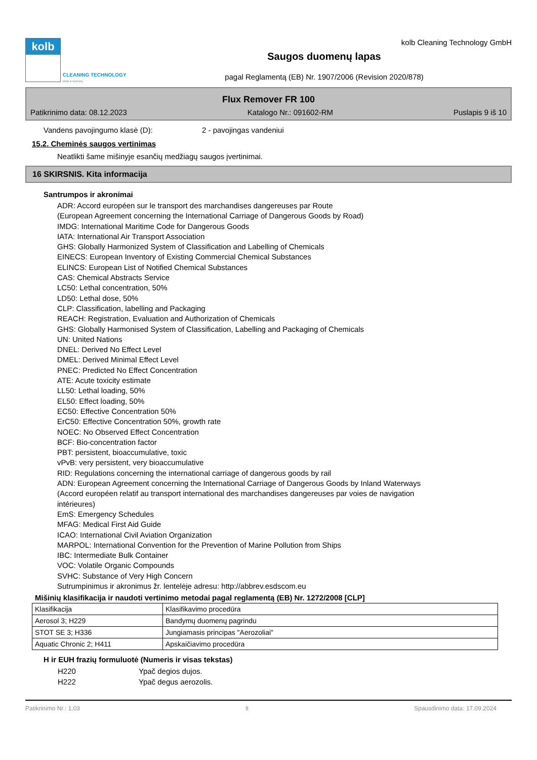kolb
CLEANING TECHNOLOGY
Made in Germany
kolb Cleaning Technology GmbH
Saugos duomenų lapas
pagal Reglamentą (EB) Nr. 1907/2006 (Revision 2020/878)
Flux Remover FR 100
Patikrinimo data: 08.12.2023 Katalogo Nr.: 091602-RM Puslapis 9 iš 10
Vandens pavojingumo klasė (D): 2 - pavojingas vandeniui
15.2. Cheminės saugos vertinimas
Neatlikti šame mišinyje esančių medžiagų saugos įvertinimai.
16 SKIRSNIS. Kita informacija
Santrumpos ir akronimai
ADR: Accord européen sur le transport des marchandises dangereuses par Route
(European Agreement concerning the International Carriage of Dangerous Goods by Road)
IMDG: International Maritime Code for Dangerous Goods
IATA: International Air Transport Association
GHS: Globally Harmonized System of Classification and Labelling of Chemicals
EINECS: European Inventory of Existing Commercial Chemical Substances
ELINCS: European List of Notified Chemical Substances
CAS: Chemical Abstracts Service
LC50: Lethal concentration, 50%
LD50: Lethal dose, 50%
CLP: Classification, labelling and Packaging
REACH: Registration, Evaluation and Authorization of Chemicals
GHS: Globally Harmonised System of Classification, Labelling and Packaging of Chemicals
UN: United Nations
DNEL: Derived No Effect Level
DMEL: Derived Minimal Effect Level
PNEC: Predicted No Effect Concentration
ATE: Acute toxicity estimate
LL50: Lethal loading, 50%
EL50: Effect loading, 50%
EC50: Effective Concentration 50%
ErC50: Effective Concentration 50%, growth rate
NOEC: No Observed Effect Concentration
BCF: Bio-concentration factor
PBT: persistent, bioaccumulative, toxic
vPvB: very persistent, very bioaccumulative
RID: Regulations concerning the international carriage of dangerous goods by rail
ADN: European Agreement concerning the International Carriage of Dangerous Goods by Inland Waterways
(Accord européen relatif au transport international des marchandises dangereuses par voies de navigation
intérieures)
EmS: Emergency Schedules
MFAG: Medical First Aid Guide
ICAO: International Civil Aviation Organization
MARPOL: International Convention for the Prevention of Marine Pollution from Ships
IBC: Intermediate Bulk Container
VOC: Volatile Organic Compounds
SVHC: Substance of Very High Concern
Sutrumpinimus ir akronimus žr. lentelėje adresu: http://abbrev.esdscom.eu
Mišinių klasifikacija ir naudoti vertinimo metodai pagal reglamentą (EB) Nr. 1272/2008 [CLP]
| Klasifikacija | Klasifikavimo procedūra |
| Aerosol 3; H229 | Bandymų duomenų pagrindu |
| STOT SE 3; H336 | Jungiamasis principas "Aerozoliai" |
| Aquatic Chronic 2; H411 | Apskaičiavimo procedūra |
H ir EUH frazių formuluotė (Numeris ir visas tekstas)
H220 Ypač degios dujos.
H222 Ypač degus aerozolis.
Patikrinimo Nr.: 1,03 lt Spausdinimo data: 17.09.2024